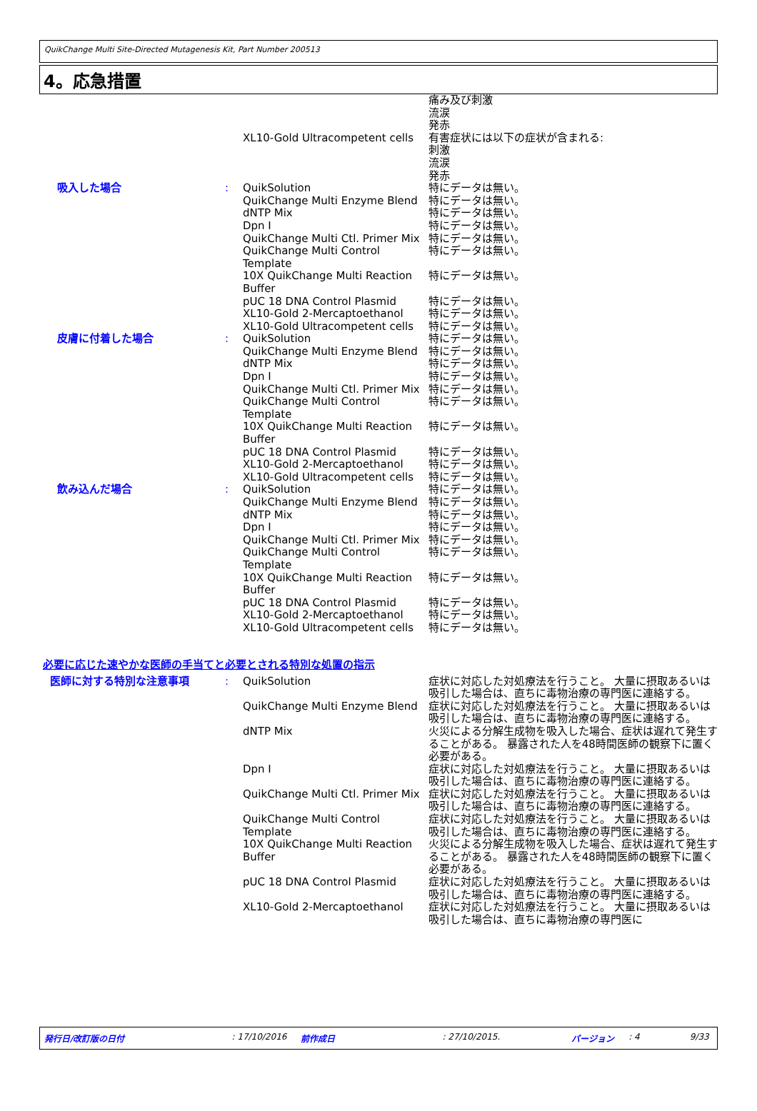QuikChange Multi Site-Directed Mutagenesis Kit, Part Number 200513
4。応急措置
| | | XL10-Gold Ultracompetent cells | 痛み及び刺激 流涙 発赤 有害症状には以下の症状が含まれる: 刺激 流涙 発赤 |
| 吸入した場合 | : | QuikSolution QuikChange Multi Enzyme Blend dNTP Mix Dpn I QuikChange Multi Ctl. Primer Mix QuikChange Multi Control Template 10X QuikChange Multi Reaction Buffer pUC 18 DNA Control Plasmid XL10-Gold 2-Mercaptoethanol XL10-Gold Ultracompetent cells | 特にデータは無い。 特にデータは無い。 特にデータは無い。 特にデータは無い。 特にデータは無い。 特にデータは無い。 特にデータは無い。 特にデータは無い。 特にデータは無い。 特にデータは無い。 |
| 皮膚に付着した場合 | : | QuikSolution QuikChange Multi Enzyme Blend dNTP Mix Dpn I QuikChange Multi Ctl. Primer Mix QuikChange Multi Control Template 10X QuikChange Multi Reaction Buffer pUC 18 DNA Control Plasmid XL10-Gold 2-Mercaptoethanol XL10-Gold Ultracompetent cells | 特にデータは無い。 特にデータは無い。 特にデータは無い。 特にデータは無い。 特にデータは無い。 特にデータは無い。 特にデータは無い。 特にデータは無い。 特にデータは無い。 特にデータは無い。 |
| 飲み込んだ場合 | : | QuikSolution QuikChange Multi Enzyme Blend dNTP Mix Dpn I QuikChange Multi Ctl. Primer Mix QuikChange Multi Control Template 10X QuikChange Multi Reaction Buffer pUC 18 DNA Control Plasmid XL10-Gold 2-Mercaptoethanol XL10-Gold Ultracompetent cells | 特にデータは無い。 特にデータは無い。 特にデータは無い。 特にデータは無い。 特にデータは無い。 特にデータは無い。 特にデータは無い。 特にデータは無い。 特にデータは無い。 特にデータは無い。 |
必要に応じた速やかな医師の手当てと必要とされる特別な処置の指示
| 医師に対する特別な注意事項 | : | QuikSolution | 症状に対応した対処療法を行うこと。 大量に摂取あるいは吸引した場合は、直ちに毒物治療の専門医に連絡する。 |
| | | QuikChange Multi Enzyme Blend | 症状に対応した対処療法を行うこと。 大量に摂取あるいは吸引した場合は、直ちに毒物治療の専門医に連絡する。 |
| | | dNTP Mix | 火災による分解生成物を吸入した場合、症状は遅れて発生することがある。 暴露された人を48時間医師の観察下に置く必要がある。 |
| | | Dpn I | 症状に対応した対処療法を行うこと。 大量に摂取あるいは吸引した場合は、直ちに毒物治療の専門医に連絡する。 |
| | | QuikChange Multi Ctl. Primer Mix | 症状に対応した対処療法を行うこと。 大量に摂取あるいは吸引した場合は、直ちに毒物治療の専門医に連絡する。 |
| | | QuikChange Multi Control Template | 症状に対応した対処療法を行うこと。 大量に摂取あるいは吸引した場合は、直ちに毒物治療の専門医に連絡する。 |
| | | 10X QuikChange Multi Reaction Buffer | 火災による分解生成物を吸入した場合、症状は遅れて発生することがある。 暴露された人を48時間医師の観察下に置く必要がある。 |
| | | pUC 18 DNA Control Plasmid | 症状に対応した対処療法を行うこと。 大量に摂取あるいは吸引した場合は、直ちに毒物治療の専門医に連絡する。 |
| | | XL10-Gold 2-Mercaptoethanol | 症状に対応した対処療法を行うこと。 大量に摂取あるいは吸引した場合は、直ちに毒物治療の専門医に |
発行日/改訂版の日付: 17/10/2016 前作成日: 27/10/2015. バージョン: 4 9/33